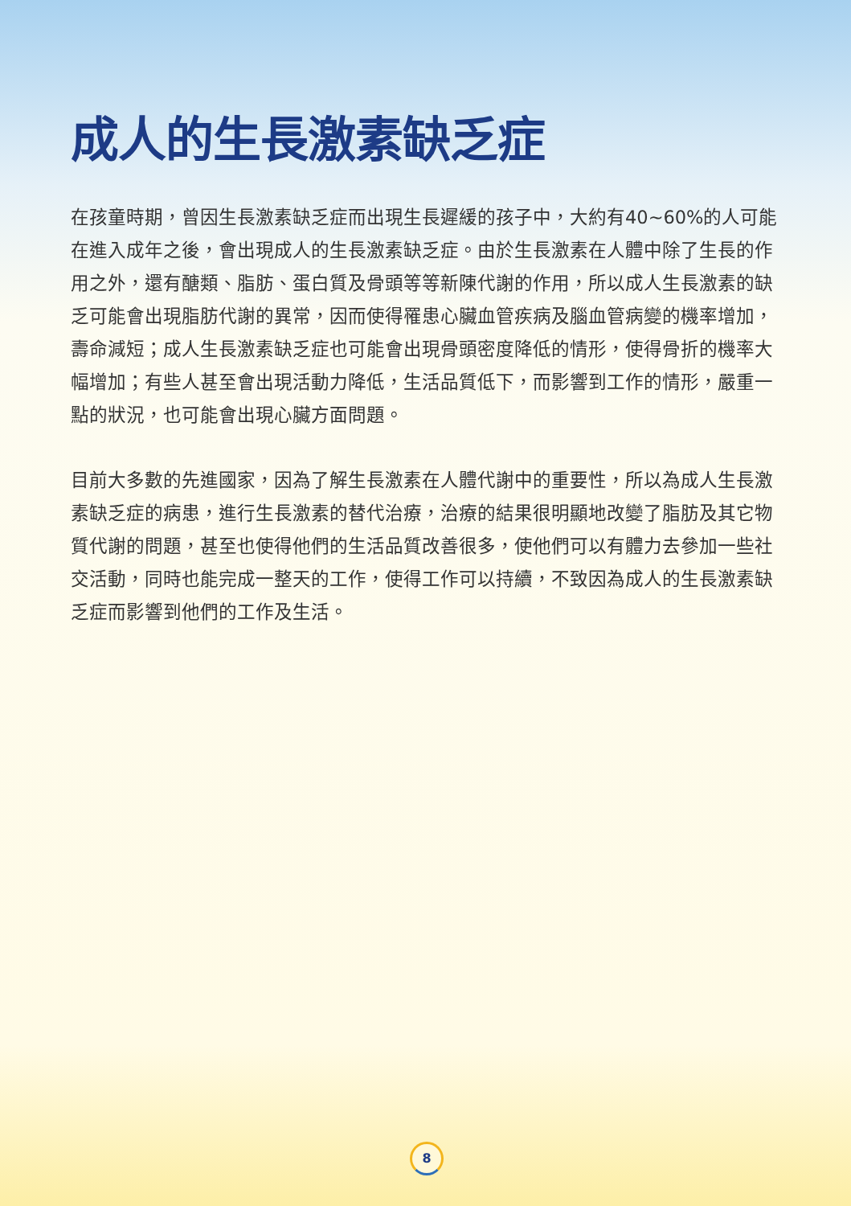成人的生長激素缺乏症
在孩童時期，曾因生長激素缺乏症而出現生長遲緩的孩子中，大約有40~60%的人可能在進入成年之後，會出現成人的生長激素缺乏症。由於生長激素在人體中除了生長的作用之外，還有醣類、脂肪、蛋白質及骨頭等等新陳代謝的作用，所以成人生長激素的缺乏可能會出現脂肪代謝的異常，因而使得罹患心臟血管疾病及腦血管病變的機率增加，壽命減短；成人生長激素缺乏症也可能會出現骨頭密度降低的情形，使得骨折的機率大幅增加；有些人甚至會出現活動力降低，生活品質低下，而影響到工作的情形，嚴重一點的狀況，也可能會出現心臟方面問題。
目前大多數的先進國家，因為了解生長激素在人體代謝中的重要性，所以為成人生長激素缺乏症的病患，進行生長激素的替代治療，治療的結果很明顯地改變了脂肪及其它物質代謝的問題，甚至也使得他們的生活品質改善很多，使他們可以有體力去參加一些社交活動，同時也能完成一整天的工作，使得工作可以持續，不致因為成人的生長激素缺乏症而影響到他們的工作及生活。
8